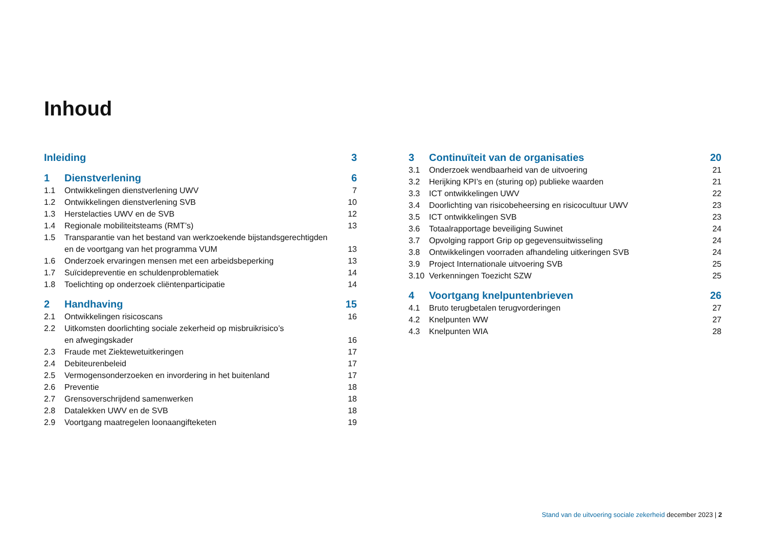Inhoud
Inleiding 3
1 Dienstverlening 6
1.1 Ontwikkelingen dienstverlening UWV
7
1.2 Ontwikkelingen dienstverlening SVB
10
1.3 Herstelacties UWV en de SVB 12
1.4 Regionale mobiliteitsteams (RMT’s)
13
1.5 Transparantie van het bestand van werkzoekende bijstandsgerechtigden en de voortgang van het programma VUM
13
1.6 Onderzoek ervaringen mensen met een arbeidsbeperking
13
1.7 Suïcidepreventie en schuldenproblematiek
14
1.8 Toelichting op onderzoek cliëntenparticipatie
14
2 Handhaving 15
2.1 Ontwikkelingen risicoscans 16
2.2 Uitkomsten doorlichting sociale zekerheid op misbruikrisico’s
en afwegingskader
16
2.3 Fraude met Ziektewetuitkeringen
17
2.4 Debiteurenbeleid 17
2.5 Vermogensonderzoeken en invordering in het buitenland
17
2.6 Preventie 18
2.7 Grensoverschrijdend samenwerken
18
2.8 Datalekken UWV en de SVB 18
2.9 Voortgang maatregelen loonaangifteketen
19
3 Continuïteit van de organisaties
20
3.1 Onderzoek wendbaarheid van de uitvoering
21
3.2 Herijking KPI’s en (sturing op) publieke waarden
21
3.3 ICT ontwikkelingen UWV 22
3.4 Doorlichting van risicobeheersing en risicocultuur UWV
23
3.5 ICT ontwikkelingen SVB 23
3.6 Totaalrapportage beveiliging Suwinet
24
3.7 Opvolging rapport Grip op gegevensuitwisseling
24
3.8 Ontwikkelingen voorraden afhandeling uitkeringen SVB
24
3.9 Project Internationale uitvoering SVB
25
3.10 Verkenningen Toezicht SZW 25
4 Voortgang knelpuntenbrieven 26
4.1 Bruto terugbetalen terugvorderingen
27
4.2 Knelpunten WW 27
4.3 Knelpunten WIA 28
Stand van de uitvoering sociale zekerheid december 2023 | 2